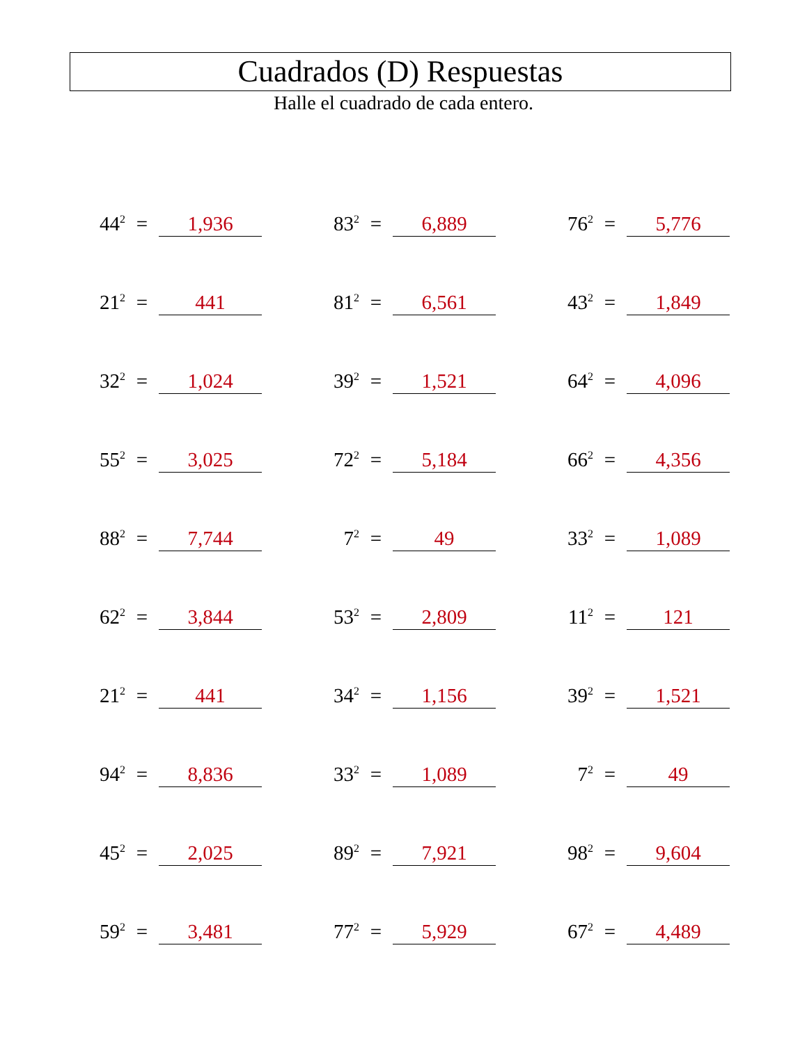Cuadrados (D) Respuestas
Halle el cuadrado de cada entero.
| 44<sup>2</sup> | = | 1,936 | | 83<sup>2</sup> | = | 6,889 | | 76<sup>2</sup> | = | 5,776 |
| 21<sup>2</sup> | = | 441 | | 81<sup>2</sup> | = | 6,561 | | 43<sup>2</sup> | = | 1,849 |
| 32<sup>2</sup> | = | 1,024 | | 39<sup>2</sup> | = | 1,521 | | 64<sup>2</sup> | = | 4,096 |
| 55<sup>2</sup> | = | 3,025 | | 72<sup>2</sup> | = | 5,184 | | 66<sup>2</sup> | = | 4,356 |
| 88<sup>2</sup> | = | 7,744 | | 7<sup>2</sup> | = | 49 | | 33<sup>2</sup> | = | 1,089 |
| 62<sup>2</sup> | = | 3,844 | | 53<sup>2</sup> | = | 2,809 | | 11<sup>2</sup> | = | 121 |
| 21<sup>2</sup> | = | 441 | | 34<sup>2</sup> | = | 1,156 | | 39<sup>2</sup> | = | 1,521 |
| 94<sup>2</sup> | = | 8,836 | | 33<sup>2</sup> | = | 1,089 | | 7<sup>2</sup> | = | 49 |
| 45<sup>2</sup> | = | 2,025 | | 89<sup>2</sup> | = | 7,921 | | 98<sup>2</sup> | = | 9,604 |
| 59<sup>2</sup> | = | 3,481 | | 77<sup>2</sup> | = | 5,929 | | 67<sup>2</sup> | = | 4,489 |